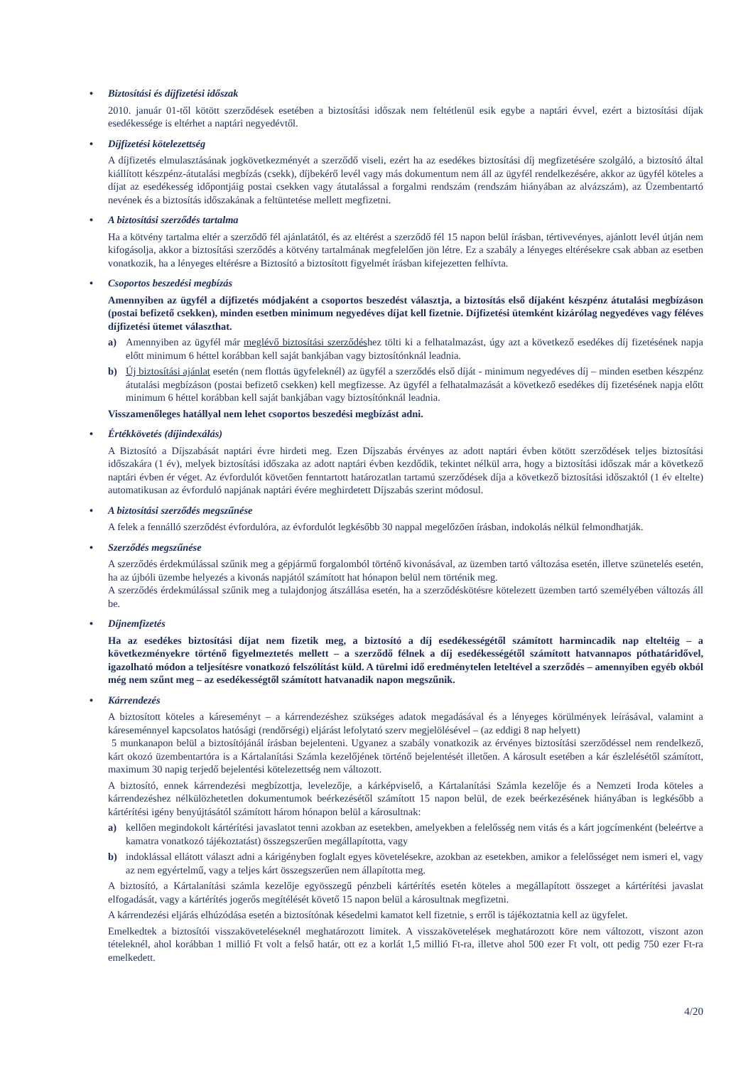• Biztosítási és díjfizetési időszak
2010. január 01-től kötött szerződések esetében a biztosítási időszak nem feltétlenül esik egybe a naptári évvel, ezért a biztosítási díjak esedékessége is eltérhet a naptári negyedévtől.
• Díjfizetési kötelezettség
A díjfizetés elmulasztásának jogkövetkezményét a szerződő viseli, ezért ha az esedékes biztosítási díj megfizetésére szolgáló, a biztosító által kiállított készpénz-átutalási megbízás (csekk), díjbekérő levél vagy más dokumentum nem áll az ügyfél rendelkezésére, akkor az ügyfél köteles a díjat az esedékesség időpontjáig postai csekken vagy átutalással a forgalmi rendszám (rendszám hiányában az alvázszám), az Üzembentartó nevének és a biztosítás időszakának a feltüntetése mellett megfizetni.
• A biztosítási szerződés tartalma
Ha a kötvény tartalma eltér a szerződő fél ajánlatától, és az eltérést a szerződő fél 15 napon belül írásban, tértivevényes, ajánlott levél útján nem kifogásolja, akkor a biztosítási szerződés a kötvény tartalmának megfelelően jön létre. Ez a szabály a lényeges eltérésekre csak abban az esetben vonatkozik, ha a lényeges eltérésre a Biztosító a biztosított figyelmét írásban kifejezetten felhívta.
• Csoportos beszedési megbízás
Amennyiben az ügyfél a díjfizetés módjaként a csoportos beszedést választja, a biztosítás első díjaként készpénz átutalási megbízáson (postai befizető csekken), minden esetben minimum negyedéves díjat kell fizetnie. Díjfizetési ütemként kizárólag negyedéves vagy féléves díjfizetési ütemet választhat.
a) Amennyiben az ügyfél már meglévő biztosítási szerződéshez tölti ki a felhatalmazást, úgy azt a következő esedékes díj fizetésének napja előtt minimum 6 héttel korábban kell saját bankjában vagy biztosítónknál leadnia.
b) Új biztosítási ajánlat esetén (nem flottás ügyfeleknél) az ügyfél a szerződés első díját - minimum negyedéves díj – minden esetben készpénz átutalási megbízáson (postai befizető csekken) kell megfizesse. Az ügyfél a felhatalmazását a következő esedékes díj fizetésének napja előtt minimum 6 héttel korábban kell saját bankjában vagy biztosítónknál leadnia.
Visszamenőleges hatállyal nem lehet csoportos beszedési megbízást adni.
• Értékkövetés (díjindexálás)
A Biztosító a Díjszabását naptári évre hirdeti meg. Ezen Díjszabás érvényes az adott naptári évben kötött szerződések teljes biztosítási időszakára (1 év), melyek biztosítási időszaka az adott naptári évben kezdődik, tekintet nélkül arra, hogy a biztosítási időszak már a következő naptári évben ér véget. Az évfordulót követően fenntartott határozatlan tartamú szerződések díja a következő biztosítási időszaktól (1 év eltelte) automatikusan az évforduló napjának naptári évére meghirdetett Díjszabás szerint módosul.
• A biztosítási szerződés megszűnése
A felek a fennálló szerződést évfordulóra, az évfordulót legkésőbb 30 nappal megelőzően írásban, indokolás nélkül felmondhatják.
• Szerződés megszűnése
A szerződés érdekmúlással szűnik meg a gépjármű forgalomból történő kivonásával, az üzemben tartó változása esetén, illetve szünetelés esetén, ha az újbóli üzembe helyezés a kivonás napjától számított hat hónapon belül nem történik meg.
A szerződés érdekmúlással szűnik meg a tulajdonjog átszállása esetén, ha a szerződéskötésre kötelezett üzemben tartó személyében változás áll be.
• Díjnemfizetés
Ha az esedékes biztosítási díjat nem fizetik meg, a biztosító a díj esedékességétől számított harmincadik nap elteltéig – a következményekre történő figyelmeztetés mellett – a szerződő félnek a díj esedékességétől számított hatvannapos póthatáridővel, igazolható módon a teljesítésre vonatkozó felszólítást küld. A türelmi idő eredménytelen leteltével a szerződés – amennyiben egyéb okból még nem szűnt meg – az esedékességtől számított hatvanadik napon megszűnik.
• Kárrendezés
A biztosított köteles a káreseményt – a kárrendezéshez szükséges adatok megadásával és a lényeges körülmények leírásával, valamint a káreseménnyel kapcsolatos hatósági (rendőrségi) eljárást lefolytató szerv megjelölésével – (az eddigi 8 nap helyett)
5 munkanapon belül a biztosítójánál írásban bejelenteni. Ugyanez a szabály vonatkozik az érvényes biztosítási szerződéssel nem rendelkező, kárt okozó üzembentartóra is a Kártalanítási Számla kezelőjének történő bejelentését illetően. A károsult esetében a kár észlelésétől számított, maximum 30 napig terjedő bejelentési kötelezettség nem változott.
A biztosító, ennek kárrendezési megbízottja, levelezője, a kárképviselő, a Kártalanítási Számla kezelője és a Nemzeti Iroda köteles a kárrendezéshez nélkülözhetetlen dokumentumok beérkezésétől számított 15 napon belül, de ezek beérkezésének hiányában is legkésőbb a kártérítési igény benyújtásától számított három hónapon belül a károsultnak:
a) kellően megindokolt kártérítési javaslatot tenni azokban az esetekben, amelyekben a felelősség nem vitás és a kárt jogcímenként (beleértve a kamatra vonatkozó tájékoztatást) összegszerűen megállapította, vagy
b) indoklással ellátott választ adni a kárigényben foglalt egyes követelésekre, azokban az esetekben, amikor a felelősséget nem ismeri el, vagy az nem egyértelmű, vagy a teljes kárt összegszerűen nem állapította meg.
A biztosító, a Kártalanítási számla kezelője egyösszegű pénzbeli kártérítés esetén köteles a megállapított összeget a kártérítési javaslat elfogadását, vagy a kártérítés jogerős megítélését követő 15 napon belül a károsultnak megfizetni.
A kárrendezési eljárás elhúzódása esetén a biztosítónak késedelmi kamatot kell fizetnie, s erről is tájékoztatnia kell az ügyfelet.
Emelkedtek a biztosítói visszaköveteléseknél meghatározott limitek. A visszakövetelések meghatározott köre nem változott, viszont azon tételeknél, ahol korábban 1 millió Ft volt a felső határ, ott ez a korlát 1,5 millió Ft-ra, illetve ahol 500 ezer Ft volt, ott pedig 750 ezer Ft-ra emelkedett.
4/20